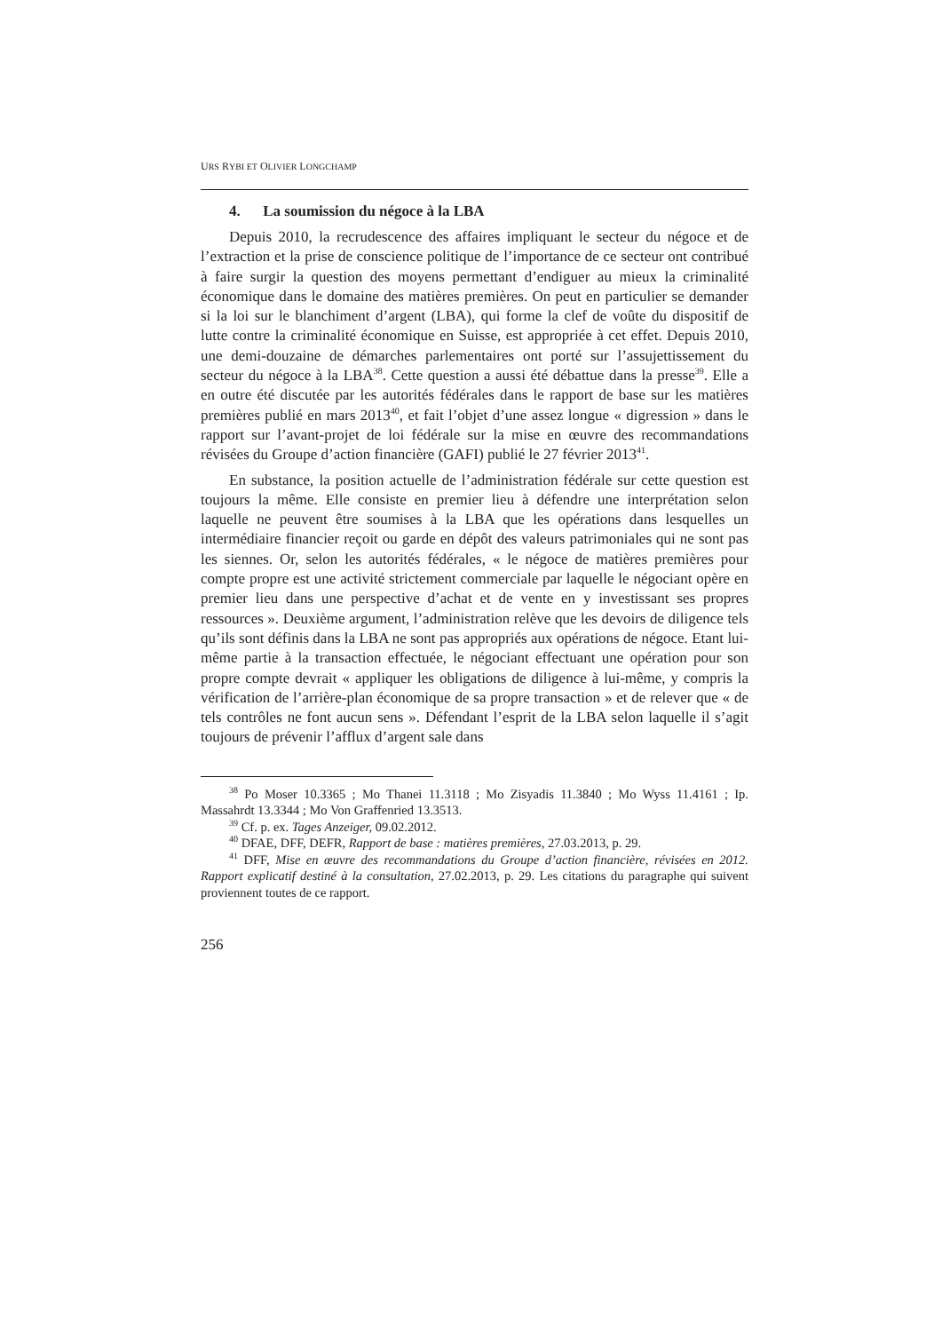URS RYBI ET OLIVIER LONGCHAMP
4. La soumission du négoce à la LBA
Depuis 2010, la recrudescence des affaires impliquant le secteur du négoce et de l’extraction et la prise de conscience politique de l’importance de ce secteur ont contribué à faire surgir la question des moyens permettant d’endiguer au mieux la criminalité économique dans le domaine des matières premières. On peut en particulier se demander si la loi sur le blanchiment d’argent (LBA), qui forme la clef de voûte du dispositif de lutte contre la criminalité économique en Suisse, est appropriée à cet effet. Depuis 2010, une demi-douzaine de démarches parlementaires ont porté sur l’assujettissement du secteur du négoce à la LBA<sup>38</sup>. Cette question a aussi été débattue dans la presse<sup>39</sup>. Elle a en outre été discutée par les autorités fédérales dans le rapport de base sur les matières premières publié en mars 2013<sup>40</sup>, et fait l’objet d’une assez longue « digression » dans le rapport sur l’avant-projet de loi fédérale sur la mise en œuvre des recommandations révisées du Groupe d’action financière (GAFI) publié le 27 février 2013<sup>41</sup>.
En substance, la position actuelle de l’administration fédérale sur cette question est toujours la même. Elle consiste en premier lieu à défendre une interprétation selon laquelle ne peuvent être soumises à la LBA que les opérations dans lesquelles un intermédiaire financier reçoit ou garde en dépôt des valeurs patrimoniales qui ne sont pas les siennes. Or, selon les autorités fédérales, « le négoce de matières premières pour compte propre est une activité strictement commerciale par laquelle le négociant opère en premier lieu dans une perspective d’achat et de vente en y investissant ses propres ressources ». Deuxième argument, l’administration relève que les devoirs de diligence tels qu’ils sont définis dans la LBA ne sont pas appropriés aux opérations de négoce. Etant lui-même partie à la transaction effectuée, le négociant effectuant une opération pour son propre compte devrait « appliquer les obligations de diligence à lui-même, y compris la vérification de l’arrière-plan économique de sa propre transaction » et de relever que « de tels contrôles ne font aucun sens ». Défendant l’esprit de la LBA selon laquelle il s’agit toujours de prévenir l’afflux d’argent sale dans
<sup>38</sup> Po Moser 10.3365 ; Mo Thanei 11.3118 ; Mo Zisyadis 11.3840 ; Mo Wyss 11.4161 ; Ip. Massahrdt 13.3344 ; Mo Von Graffenried 13.3513.
<sup>39</sup> Cf. p. ex. Tages Anzeiger, 09.02.2012.
<sup>40</sup> DFAE, DFF, DEFR, Rapport de base : matières premières, 27.03.2013, p. 29.
<sup>41</sup> DFF, Mise en œuvre des recommandations du Groupe d’action financière, révisées en 2012. Rapport explicatif destiné à la consultation, 27.02.2013, p. 29. Les citations du paragraphe qui suivent proviennent toutes de ce rapport.
256